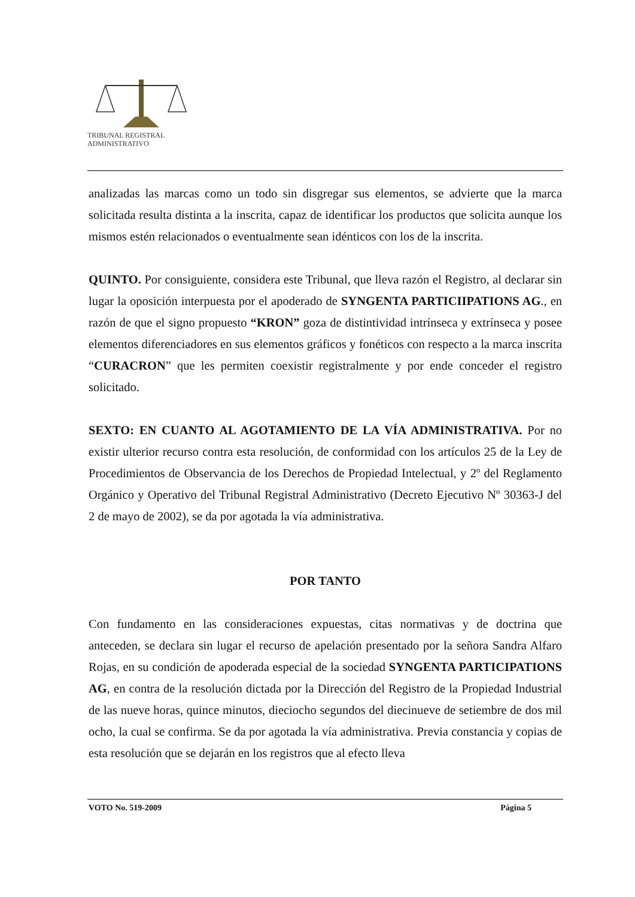TRIBUNAL REGISTRAL
ADMINISTRATIVO
analizadas las marcas como un todo sin disgregar sus elementos, se advierte que la marca solicitada resulta distinta a la inscrita, capaz de identificar los productos que solicita aunque los mismos estén relacionados o eventualmente sean idénticos con los de la inscrita.
QUINTO. Por consiguiente, considera este Tribunal, que lleva razón el Registro, al declarar sin lugar la oposición interpuesta por el apoderado de SYNGENTA PARTICIIPATIONS AG., en razón de que el signo propuesto “KRON” goza de distintividad intrínseca y extrínseca y posee elementos diferenciadores en sus elementos gráficos y fonéticos con respecto a la marca inscrita “CURACRON” que les permiten coexistir registralmente y por ende conceder el registro solicitado.
SEXTO: EN CUANTO AL AGOTAMIENTO DE LA VÍA ADMINISTRATIVA. Por no existir ulterior recurso contra esta resolución, de conformidad con los artículos 25 de la Ley de Procedimientos de Observancia de los Derechos de Propiedad Intelectual, y 2º del Reglamento Orgánico y Operativo del Tribunal Registral Administrativo (Decreto Ejecutivo Nº 30363-J del 2 de mayo de 2002), se da por agotada la vía administrativa.
POR TANTO
Con fundamento en las consideraciones expuestas, citas normativas y de doctrina que anteceden, se declara sin lugar el recurso de apelación presentado por la señora Sandra Alfaro Rojas, en su condición de apoderada especial de la sociedad SYNGENTA PARTICIPATIONS AG, en contra de la resolución dictada por la Dirección del Registro de la Propiedad Industrial de las nueve horas, quince minutos, dieciocho segundos del diecinueve de setiembre de dos mil ocho, la cual se confirma. Se da por agotada la vía administrativa. Previa constancia y copias de esta resolución que se dejarán en los registros que al efecto lleva
VOTO No. 519-2009 Página 5